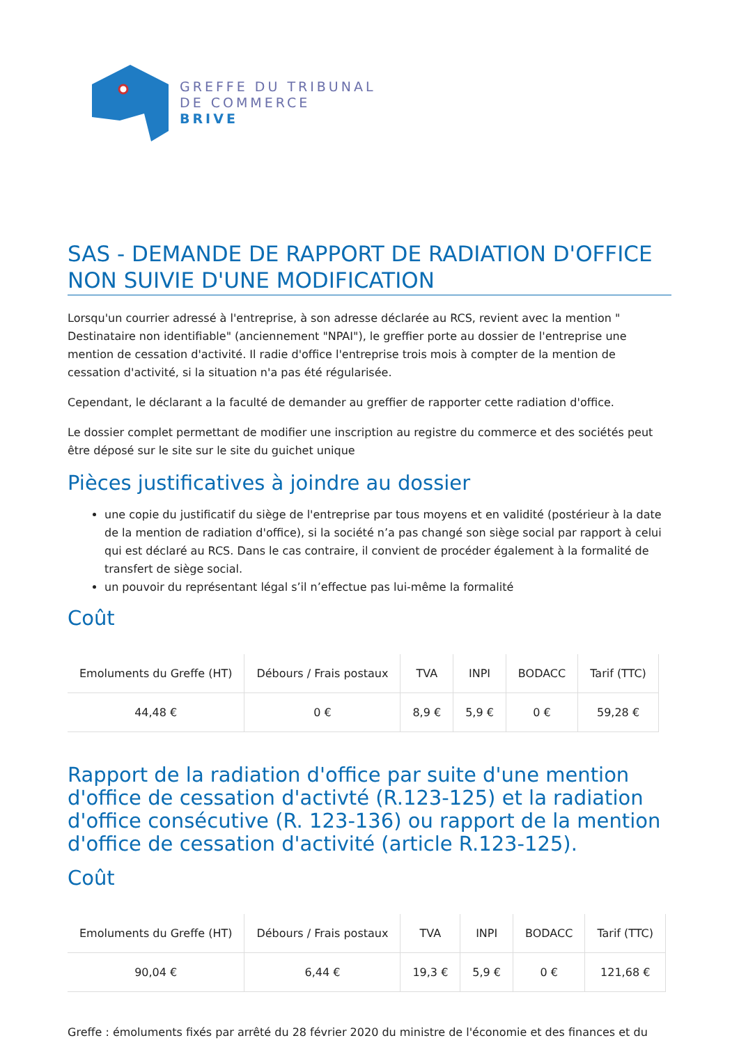GREFFE DU TRIBUNAL
DE COMMERCE
BRIVE
SAS - DEMANDE DE RAPPORT DE RADIATION D'OFFICE NON SUIVIE D'UNE MODIFICATION
Lorsqu'un courrier adressé à l'entreprise, à son adresse déclarée au RCS, revient avec la mention " Destinataire non identifiable" (anciennement "NPAI"), le greffier porte au dossier de l'entreprise une mention de cessation d'activité. Il radie d'office l'entreprise trois mois à compter de la mention de cessation d'activité, si la situation n'a pas été régularisée.
Cependant, le déclarant a la faculté de demander au greffier de rapporter cette radiation d'office.
Le dossier complet permettant de modifier une inscription au registre du commerce et des sociétés peut être déposé sur le site sur le site du guichet unique
Pièces justificatives à joindre au dossier
une copie du justificatif du siège de l'entreprise par tous moyens et en validité (postérieur à la date de la mention de radiation d'office), si la société n’a pas changé son siège social par rapport à celui qui est déclaré au RCS. Dans le cas contraire, il convient de procéder également à la formalité de transfert de siège social.
un pouvoir du représentant légal s’il n’effectue pas lui-même la formalité
Coût
| Emoluments du Greffe (HT) | Débours / Frais postaux | TVA | INPI | BODACC | Tarif (TTC) |
| --- | --- | --- | --- | --- | --- |
| 44,48 € | 0 € | 8,9 € | 5,9 € | 0 € | 59,28 € |
Rapport de la radiation d'office par suite d'une mention d'office de cessation d'activté (R.123-125) et la radiation d'office consécutive (R. 123-136) ou rapport de la mention d'office de cessation d'activité (article R.123-125).
Coût
| Emoluments du Greffe (HT) | Débours / Frais postaux | TVA | INPI | BODACC | Tarif (TTC) |
| --- | --- | --- | --- | --- | --- |
| 90,04 € | 6,44 € | 19,3 € | 5,9 € | 0 € | 121,68 € |
Greffe : émoluments fixés par arrêté du 28 février 2020 du ministre de l'économie et des finances et du